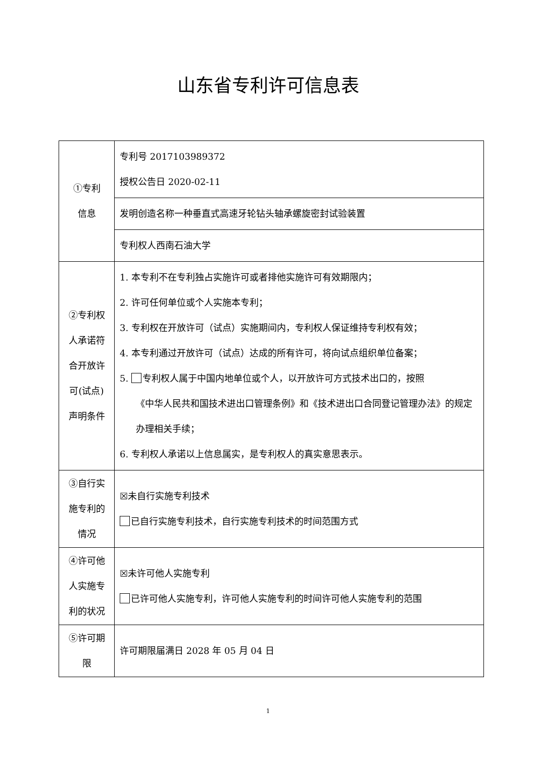山东省专利许可信息表
| ①专利 信息 | 专利号 2017103989372 授权公告日 2020-02-11 |
| | 发明创造名称一种垂直式高速牙轮钻头轴承螺旋密封试验装置 |
| | 专利权人西南石油大学 |
| ②专利权 人承诺符 合开放许 可(试点) 声明条件 | 1. 本专利不在专利独占实施许可或者排他实施许可有效期限内； 2. 许可任何单位或个人实施本专利； 3. 专利权在开放许可（试点）实施期间内，专利权人保证维持专利权有效； 4. 本专利通过开放许可（试点）达成的所有许可，将向试点组织单位备案； 5. 专利权人属于中国内地单位或个人，以开放许可方式技术出口的，按照 《中华人民共和国技术进出口管理条例》和《技术进出口合同登记管理办法》的规定办理相关手续； 6. 专利权人承诺以上信息属实，是专利权人的真实意思表示。 |
| ③自行实 施专利的 情况 | ☒未自行实施专利技术 已自行实施专利技术，自行实施专利技术的时间范围方式 |
| ④许可他 人实施专 利的状况 | ☒未许可他人实施专利 已许可他人实施专利，许可他人实施专利的时间许可他人实施专利的范围 |
| ⑤许可期 限 | 许可期限届满日 2028 年 05 月 04 日 |
1